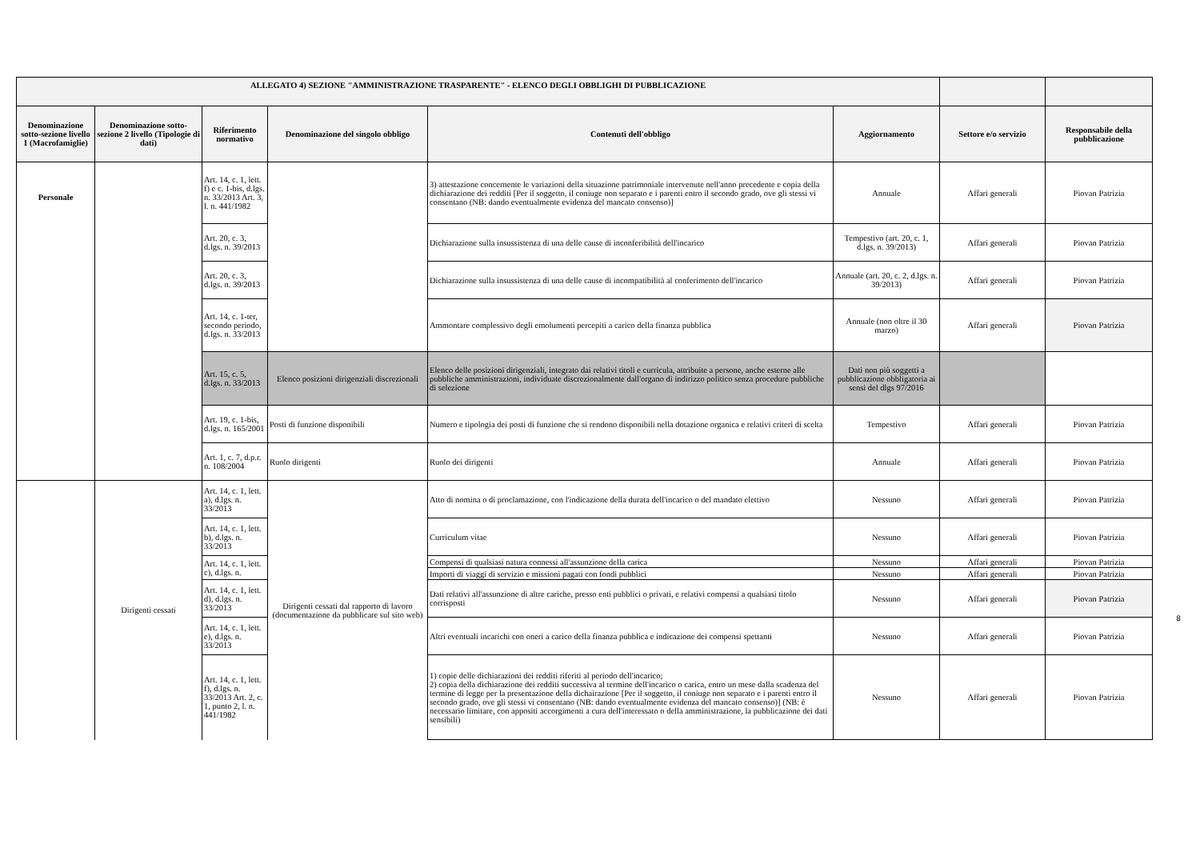| ALLEGATO 4) SEZIONE "AMMINISTRAZIONE TRASPARENTE" - ELENCO DEGLI OBBLIGHI DI PUBBLICAZIONE | | | | | | | |
| --- | --- | --- | --- | --- | --- | --- | --- |
| Denominazione sotto-sezione livello 1 (Macrofamiglie) | Denominazione sotto-sezione 2 livello (Tipologie di dati) | Riferimento normativo | Denominazione del singolo obbligo | Contenuti dell'obbligo | Aggiornamento | Settore e/o servizio | Responsabile della pubblicazione |
| Personale | | Art. 14, c. 1, lett. f) e c. 1-bis, d.lgs. n. 33/2013 Art. 3, l. n. 441/1982 | | 3) attestazione concernente le variazioni della situazione patrimoniale intervenute nell'anno precedente e copia della dichiarazione dei redditi [Per il soggetto, il coniuge non separato e i parenti entro il secondo grado, ove gli stessi vi consentano (NB: dando eventualmente evidenza del mancato consenso)] | Annuale | Affari generali | Piovan Patrizia |
| | | Art. 20, c. 3, d.lgs. n. 39/2013 | | Dichiarazione sulla insussistenza di una delle cause di inconferibilità dell'incarico | Tempestivo (art. 20, c. 1, d.lgs. n. 39/2013) | Affari generali | Piovan Patrizia |
| | | Art. 20, c. 3, d.lgs. n. 39/2013 | | Dichiarazione sulla insussistenza di una delle cause di incompatibilità al conferimento dell'incarico | Annuale (art. 20, c. 2, d.lgs. n. 39/2013) | Affari generali | Piovan Patrizia |
| | | Art. 14, c. 1-ter, secondo periodo, d.lgs. n. 33/2013 | | Ammontare complessivo degli emolumenti percepiti a carico della finanza pubblica | Annuale (non oltre il 30 marzo) | Affari generali | Piovan Patrizia |
| | | Art. 15, c. 5, d.lgs. n. 33/2013 | Elenco posizioni dirigenziali discrezionali | Elenco delle posizioni dirigenziali, integrato dai relativi titoli e curricula, attribuite a persone, anche esterne alle pubbliche amministrazioni, individuate discrezionalmente dall'organo di indirizzo politico senza procedure pubbliche di selezione | Dati non più soggetti a pubblicazione obbligatoria ai sensi del dlgs 97/2016 | | |
| | | Art. 19, c. 1-bis, d.lgs. n. 165/2001 | Posti di funzione disponibili | Numero e tipologia dei posti di funzione che si rendono disponibili nella dotazione organica e relativi criteri di scelta | Tempestivo | Affari generali | Piovan Patrizia |
| | | Art. 1, c. 7, d.p.r. n. 108/2004 | Ruolo dirigenti | Ruolo dei dirigenti | Annuale | Affari generali | Piovan Patrizia |
| | Dirigenti cessati | Art. 14, c. 1, lett. a), d.lgs. n. 33/2013 | Dirigenti cessati dal rapporto di lavoro (documentazione da pubblicare sul sito web) | Atto di nomina o di proclamazione, con l'indicazione della durata dell'incarico o del mandato elettivo | Nessuno | Affari generali | Piovan Patrizia |
| | | Art. 14, c. 1, lett. b), d.lgs. n. 33/2013 | | Curriculum vitae | Nessuno | Affari generali | Piovan Patrizia |
| | | Art. 14, c. 1, lett. c), d.lgs. n. | | Compensi di qualsiasi natura connessi all'assunzione della carica | Nessuno | Affari generali | Piovan Patrizia |
| | | | | Importi di viaggi di servizio e missioni pagati con fondi pubblici | Nessuno | Affari generali | Piovan Patrizia |
| | | Art. 14, c. 1, lett. d), d.lgs. n. 33/2013 | | Dati relativi all'assunzione di altre cariche, presso enti pubblici o privati, e relativi compensi a qualsiasi titolo corrisposti | Nessuno | Affari generali | Piovan Patrizia |
| | | Art. 14, c. 1, lett. e), d.lgs. n. 33/2013 | | Altri eventuali incarichi con oneri a carico della finanza pubblica e indicazione dei compensi spettanti | Nessuno | Affari generali | Piovan Patrizia |
| | | Art. 14, c. 1, lett. f), d.lgs. n. 33/2013 Art. 2, c. 1, punto 2, l. n. 441/1982 | | 1) copie delle dichiarazioni dei redditi riferiti al periodo dell'incarico; 2) copia della dichiarazione dei redditi successiva al termine dell'incarico o carica, entro un mese dalla scadenza del termine di legge per la presentazione della dichairazione [Per il soggetto, il coniuge non separato e i parenti entro il secondo grado, ove gli stessi vi consentano (NB: dando eventualmente evidenza del mancato consenso)] (NB: è necessario limitare, con appositi accorgimenti a cura dell'interessato o della amministrazione, la pubblicazione dei dati sensibili) | Nessuno | Affari generali | Piovan Patrizia |
8